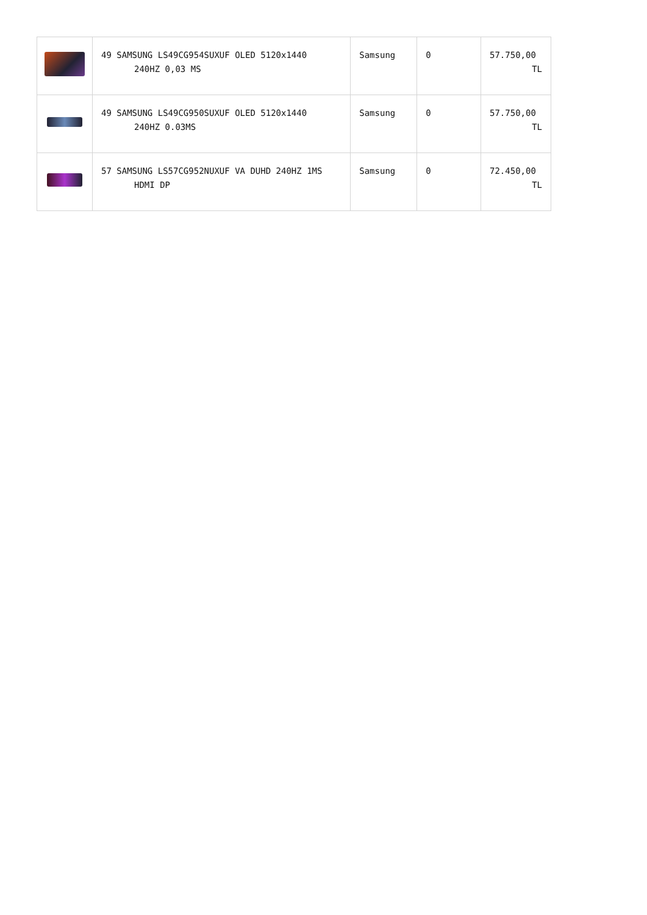| | 49 SAMSUNG LS49CG954SUXUF OLED 5120x1440 240HZ 0,03 MS | Samsung | 0 | 57.750,00 TL |
| | 49 SAMSUNG LS49CG950SUXUF OLED 5120x1440 240HZ 0.03MS | Samsung | 0 | 57.750,00 TL |
| | 57 SAMSUNG LS57CG952NUXUF VA DUHD 240HZ 1MS HDMI DP | Samsung | 0 | 72.450,00 TL |